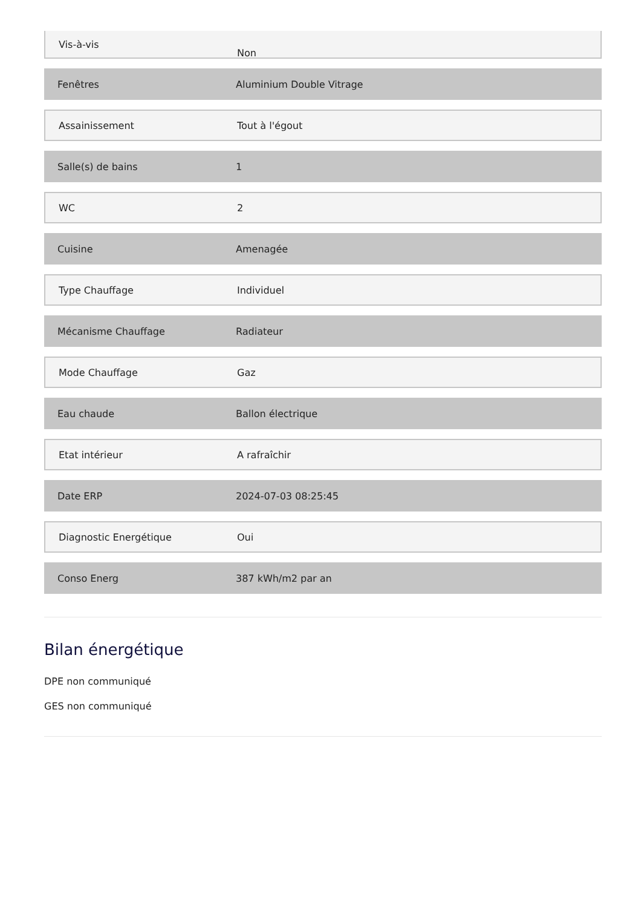Vis-à-vis
Non
Fenêtres Aluminium Double Vitrage
Assainissement Tout à l'égout
Salle(s) de bains 1
WC 2
Cuisine Amenagée
Type Chauffage Individuel
Mécanisme Chauffage Radiateur
Mode Chauffage Gaz
Eau chaude Ballon électrique
Etat intérieur A rafraîchir
Date ERP 2024-07-03 08:25:45
Diagnostic Energétique Oui
Conso Energ 387 kWh/m2 par an
Bilan énergétique
DPE non communiqué
GES non communiqué